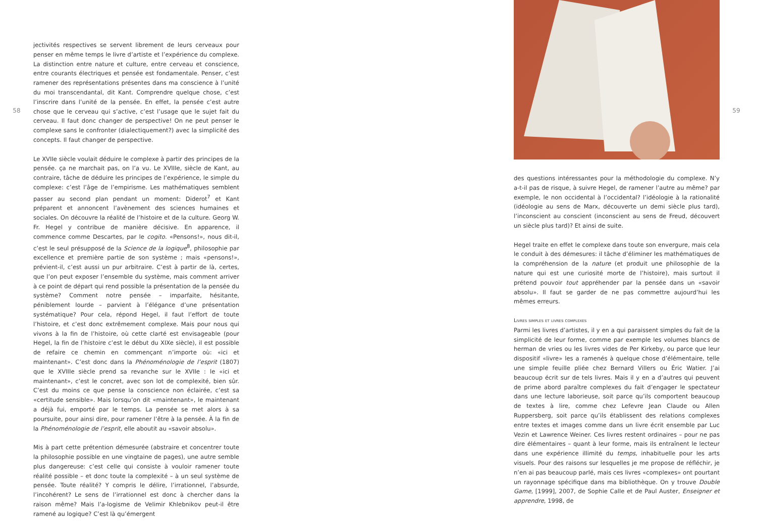58
jectivités respectives se servent librement de leurs cerveaux pour penser en même temps le livre d’artiste et l’expérience du complexe. La distinction entre nature et culture, entre cerveau et conscience, entre courants électriques et pensée est fondamentale. Penser, c’est ramener des représentations présentes dans ma conscience à l’unité du moi transcendantal, dit Kant. Comprendre quelque chose, c’est l’inscrire dans l’unité de la pensée. En effet, la pensée c’est autre chose que le cerveau qui s’active, c’est l’usage que le sujet fait du cerveau. Il faut donc changer de perspective! On ne peut penser le complexe sans le confronter (dialectiquement?) avec la simplicité des concepts. Il faut changer de perspective.
Le XVIIe siècle voulait déduire le complexe à partir des principes de la pensée. ça ne marchait pas, on l’a vu. Le XVIIIe, siècle de Kant, au contraire, tâche de déduire les principes de l’expérience, le simple du complexe: c’est l’âge de l’empirisme. Les mathématiques semblent passer au second plan pendant un moment: Diderot<sup>7</sup> et Kant préparent et annoncent l’avènement des sciences humaines et sociales. On découvre la réalité de l’histoire et de la culture. Georg W. Fr. Hegel y contribue de manière décisive. En apparence, il commence comme Descartes, par le cogito. «Pensons!», nous dit-il, c’est le seul présupposé de la Science de la logique<sup>8</sup>, philosophie par excellence et première partie de son système ; mais «pensons!», prévient-il, c’est aussi un pur arbitraire. C’est à partir de là, certes, que l’on peut exposer l’ensemble du système, mais comment arriver à ce point de départ qui rend possible la présentation de la pensée du système? Comment notre pensée – imparfaite, hésitante, péniblement lourde – parvient à l’élégance d’une présentation systématique? Pour cela, répond Hegel, il faut l’effort de toute l’histoire, et c’est donc extrêmement complexe. Mais pour nous qui vivons à la fin de l’histoire, où cette clarté est envisageable (pour Hegel, la fin de l’histoire c’est le début du XIXe siècle), il est possible de refaire ce chemin en commençant n’importe où: «ici et maintenant». C’est donc dans la Phénoménologie de l’esprit (1807) que le XVIIIe siècle prend sa revanche sur le XVIIe : le «ici et maintenant», c’est le concret, avec son lot de complexité, bien sûr. C’est du moins ce que pense la conscience non éclairée, c’est sa «certitude sensible». Mais lorsqu’on dit «maintenant», le maintenant a déjà fui, emporté par le temps. La pensée se met alors à sa poursuite, pour ainsi dire, pour ramener l’être à la pensée. À la fin de la Phénoménologie de l’esprit, elle aboutit au «savoir absolu».
Mis à part cette prétention démesurée (abstraire et concentrer toute la philosophie possible en une vingtaine de pages), une autre semble plus dangereuse: c’est celle qui consiste à vouloir ramener toute réalité possible – et donc toute la complexité – à un seul système de pensée. Toute réalité? Y compris le délire, l’irrationnel, l’absurde, l’incohérent? Le sens de l’irrationnel est donc à chercher dans la raison même? Mais l’a-logisme de Velimir Khlebnikov peut-il être ramené au logique? C’est là qu’émergent
des questions intéressantes pour la méthodologie du complexe. N’y a-t-il pas de risque, à suivre Hegel, de ramener l’autre au même? par exemple, le non occidental à l’occidental? l’idéologie à la rationalité (idéologie au sens de Marx, découverte un demi siècle plus tard), l’inconscient au conscient (inconscient au sens de Freud, découvert un siècle plus tard)? Et ainsi de suite.
Hegel traite en effet le complexe dans toute son envergure, mais cela le conduit à des démesures: il tâche d’éliminer les mathématiques de la compréhension de la nature (et produit une philosophie de la nature qui est une curiosité morte de l’histoire), mais surtout il prétend pouvoir tout appréhender par la pensée dans un «savoir absolu». Il faut se garder de ne pas commettre aujourd’hui les mêmes erreurs.
Livres simples et livres complexes
Parmi les livres d’artistes, il y en a qui paraissent simples du fait de la simplicité de leur forme, comme par exemple les volumes blancs de herman de vries ou les livres vides de Per Kirkeby, ou parce que leur dispositif «livre» les a ramenés à quelque chose d’élémentaire, telle une simple feuille pliée chez Bernard Villers ou Éric Watier. J’ai beaucoup écrit sur de tels livres. Mais il y en a d’autres qui peuvent de prime abord paraître complexes du fait d’engager le spectateur dans une lecture laborieuse, soit parce qu’ils comportent beaucoup de textes à lire, comme chez Lefevre Jean Claude ou Allen Ruppersberg, soit parce qu’ils établissent des relations complexes entre textes et images comme dans un livre écrit ensemble par Luc Vezin et Lawrence Weiner. Ces livres restent ordinaires – pour ne pas dire élémentaires – quant à leur forme, mais ils entraînent le lecteur dans une expérience illimité du temps, inhabituelle pour les arts visuels. Pour des raisons sur lesquelles je me propose de réfléchir, je n’en ai pas beaucoup parlé, mais ces livres «complexes» ont pourtant un rayonnage spécifique dans ma bibliothèque. On y trouve Double Game, [1999], 2007, de Sophie Calle et de Paul Auster, Enseigner et apprendre, 1998, de
59